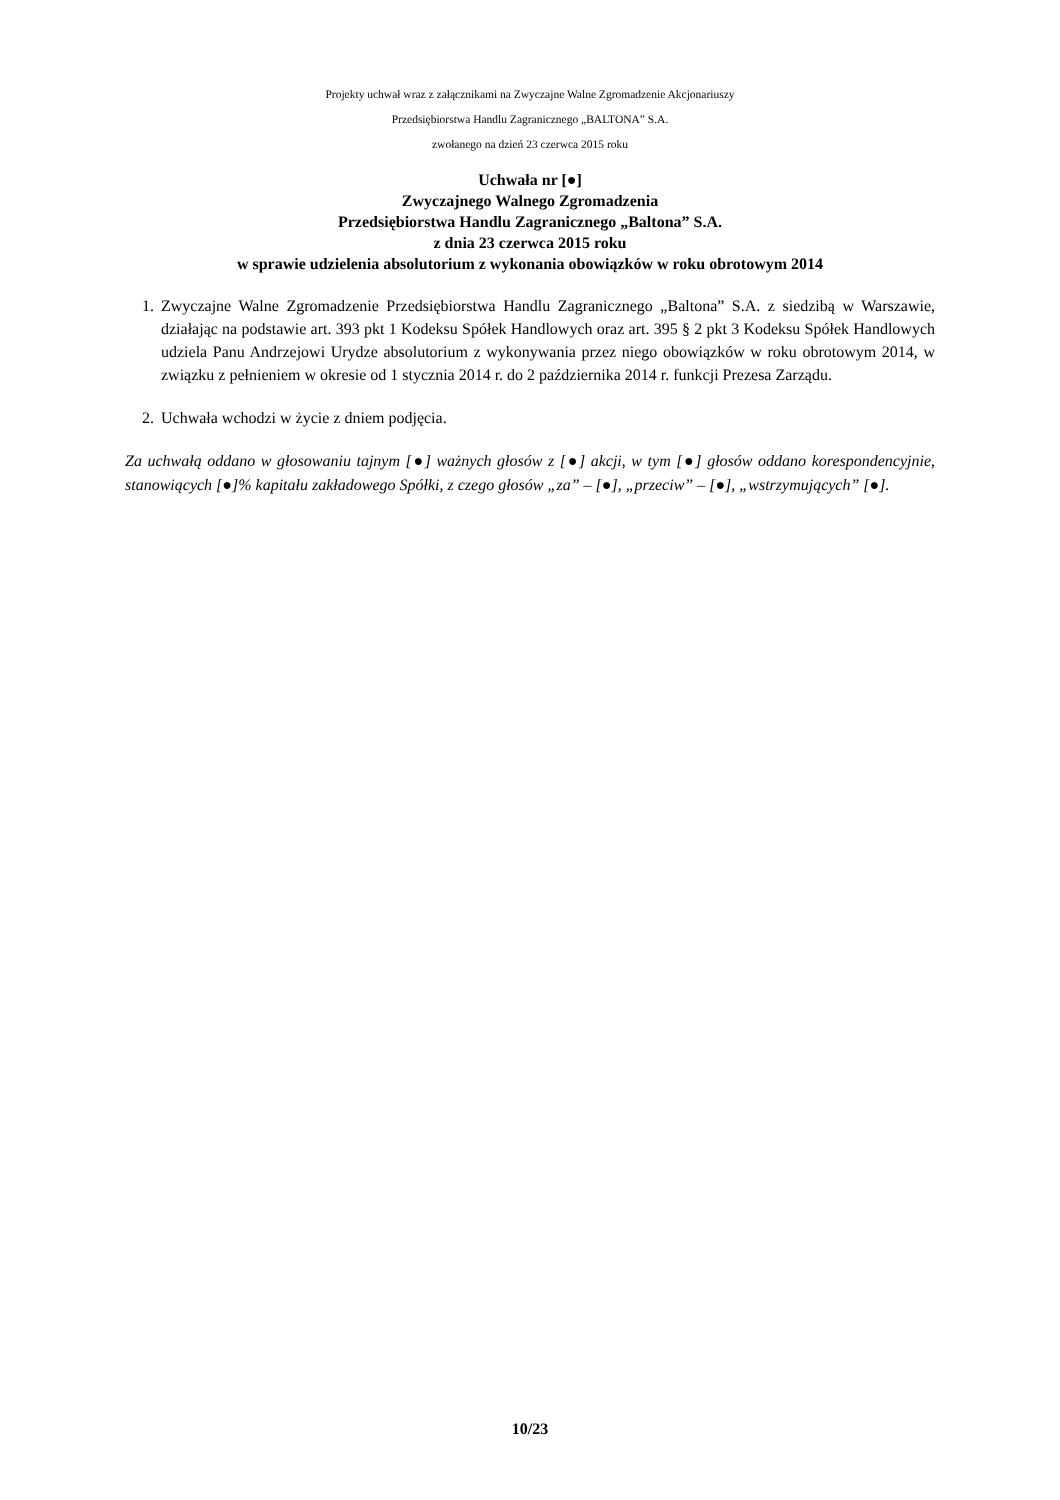Projekty uchwał wraz z załącznikami na Zwyczajne Walne Zgromadzenie Akcjonariuszy
Przedsiębiorstwa Handlu Zagranicznego „BALTONA” S.A.
zwołanego na dzień 23 czerwca 2015 roku
Uchwała nr [●]
Zwyczajnego Walnego Zgromadzenia
Przedsiębiorstwa Handlu Zagranicznego „Baltona” S.A.
z dnia 23 czerwca 2015 roku
w sprawie udzielenia absolutorium z wykonania obowiązków w roku obrotowym 2014
1. Zwyczajne Walne Zgromadzenie Przedsiębiorstwa Handlu Zagranicznego „Baltona” S.A. z siedzibą w Warszawie, działając na podstawie art. 393 pkt 1 Kodeksu Spółek Handlowych oraz art. 395 § 2 pkt 3 Kodeksu Spółek Handlowych udziela Panu Andrzejowi Urydze absolutorium z wykonywania przez niego obowiązków w roku obrotowym 2014, w związku z pełnieniem w okresie od 1 stycznia 2014 r. do 2 października 2014 r. funkcji Prezesa Zarządu.
2. Uchwała wchodzi w życie z dniem podjęcia.
Za uchwałą oddano w głosowaniu tajnym [●] ważnych głosów z [●] akcji, w tym [●] głosów oddano korespondencyjnie, stanowiących [●]% kapitału zakładowego Spółki, z czego głosów „za” – [●], „przeciw” – [●], „wstrzymujących” [●].
10/23